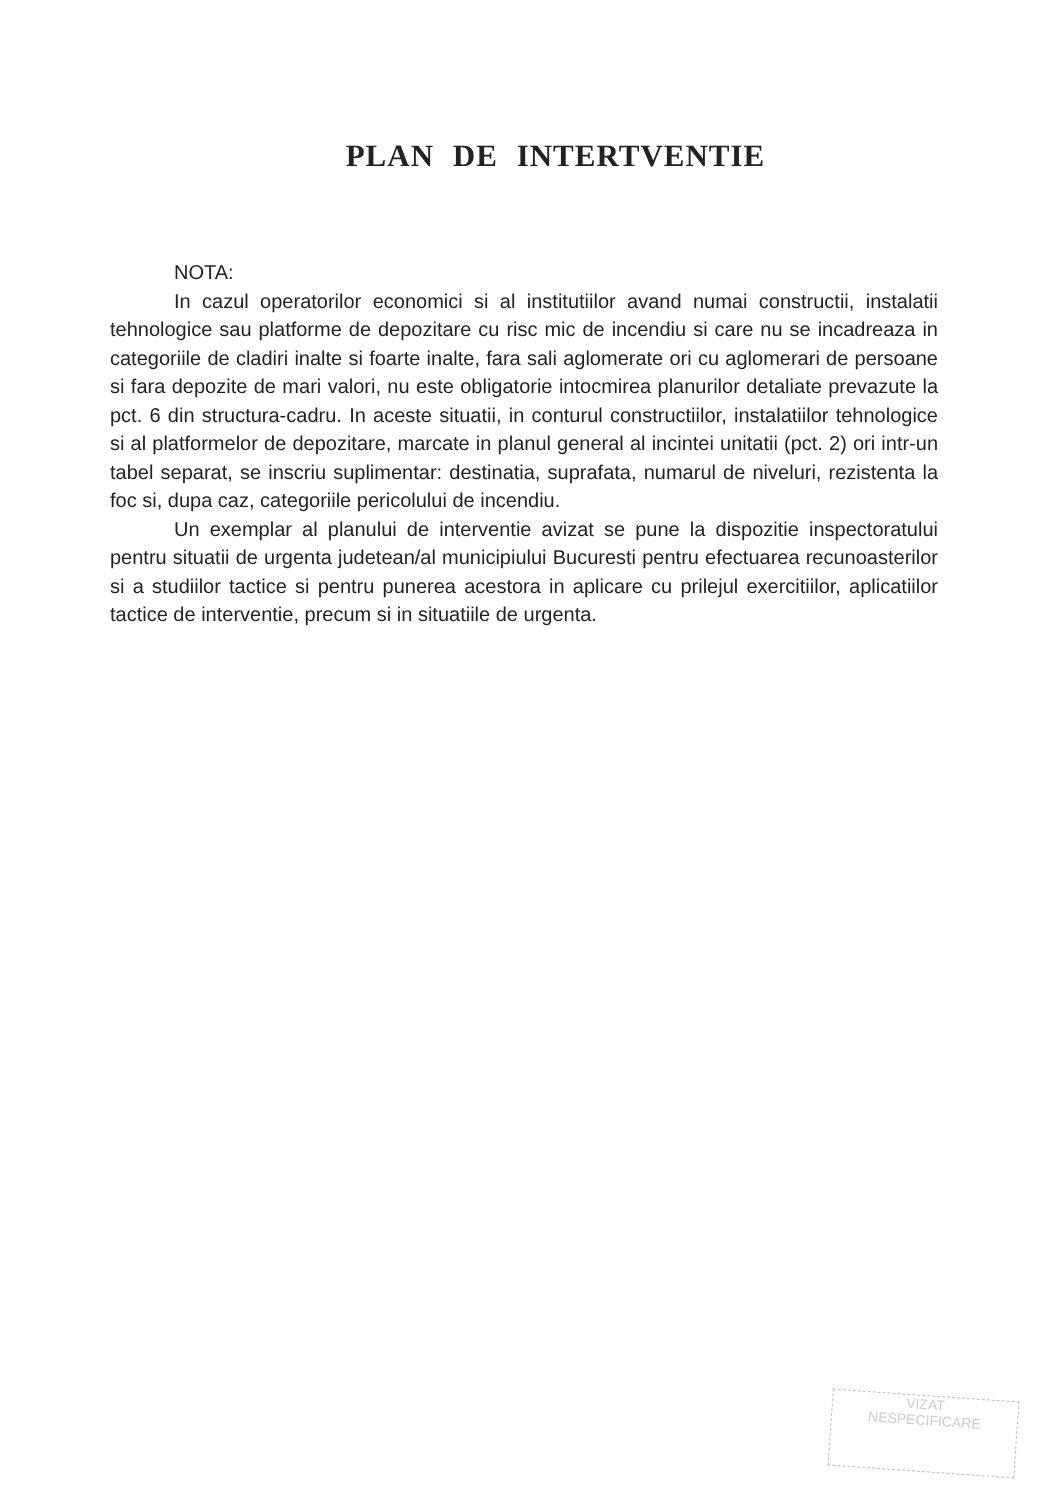PLAN DE INTERTVENTIE
NOTA:
In cazul operatorilor economici si al institutiilor avand numai constructii, instalatii tehnologice sau platforme de depozitare cu risc mic de incendiu si care nu se incadreaza in categoriile de cladiri inalte si foarte inalte, fara sali aglomerate ori cu aglomerari de persoane si fara depozite de mari valori, nu este obligatorie intocmirea planurilor detaliate prevazute la pct. 6 din structura-cadru. In aceste situatii, in conturul constructiilor, instalatiilor tehnologice si al platformelor de depozitare, marcate in planul general al incintei unitatii (pct. 2) ori intr-un tabel separat, se inscriu suplimentar: destinatia, suprafata, numarul de niveluri, rezistenta la foc si, dupa caz, categoriile pericolului de incendiu.
Un exemplar al planului de interventie avizat se pune la dispozitie inspectoratului pentru situatii de urgenta judetean/al municipiului Bucuresti pentru efectuarea recunoasterilor si a studiilor tactice si pentru punerea acestora in aplicare cu prilejul exercitiilor, aplicatiilor tactice de interventie, precum si in situatiile de urgenta.
VIZAT
NESPECIFICARE